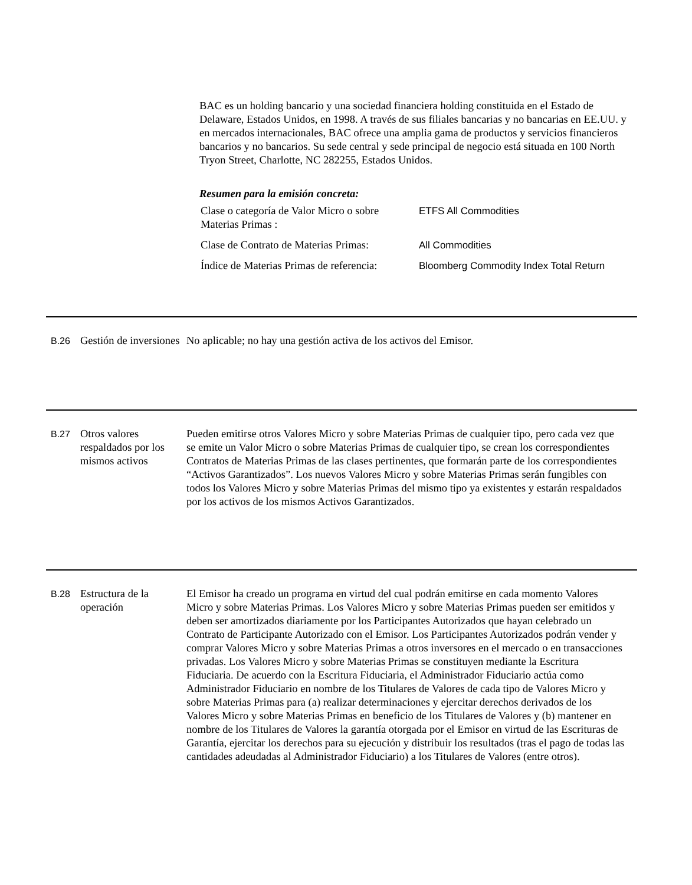BAC es un holding bancario y una sociedad financiera holding constituida en el Estado de Delaware, Estados Unidos, en 1998. A través de sus filiales bancarias y no bancarias en EE.UU. y en mercados internacionales, BAC ofrece una amplia gama de productos y servicios financieros bancarios y no bancarios. Su sede central y sede principal de negocio está situada en 100 North Tryon Street, Charlotte, NC 282255, Estados Unidos.
Resumen para la emisión concreta:
| Clase o categoría de Valor Micro o sobre Materias Primas : | ETFS All Commodities |
| Clase de Contrato de Materias Primas: | All Commodities |
| Índice de Materias Primas de referencia: | Bloomberg Commodity Index Total Return |
B.26
Gestión de inversiones
No aplicable; no hay una gestión activa de los activos del Emisor.
B.27
Otros valores respaldados por los mismos activos
Pueden emitirse otros Valores Micro y sobre Materias Primas de cualquier tipo, pero cada vez que se emite un Valor Micro o sobre Materias Primas de cualquier tipo, se crean los correspondientes Contratos de Materias Primas de las clases pertinentes, que formarán parte de los correspondientes “Activos Garantizados”. Los nuevos Valores Micro y sobre Materias Primas serán fungibles con todos los Valores Micro y sobre Materias Primas del mismo tipo ya existentes y estarán respaldados por los activos de los mismos Activos Garantizados.
B.28
Estructura de la operación
El Emisor ha creado un programa en virtud del cual podrán emitirse en cada momento Valores Micro y sobre Materias Primas. Los Valores Micro y sobre Materias Primas pueden ser emitidos y deben ser amortizados diariamente por los Participantes Autorizados que hayan celebrado un Contrato de Participante Autorizado con el Emisor. Los Participantes Autorizados podrán vender y comprar Valores Micro y sobre Materias Primas a otros inversores en el mercado o en transacciones privadas. Los Valores Micro y sobre Materias Primas se constituyen mediante la Escritura Fiduciaria. De acuerdo con la Escritura Fiduciaria, el Administrador Fiduciario actúa como Administrador Fiduciario en nombre de los Titulares de Valores de cada tipo de Valores Micro y sobre Materias Primas para (a) realizar determinaciones y ejercitar derechos derivados de los Valores Micro y sobre Materias Primas en beneficio de los Titulares de Valores y (b) mantener en nombre de los Titulares de Valores la garantía otorgada por el Emisor en virtud de las Escrituras de Garantía, ejercitar los derechos para su ejecución y distribuir los resultados (tras el pago de todas las cantidades adeudadas al Administrador Fiduciario) a los Titulares de Valores (entre otros).